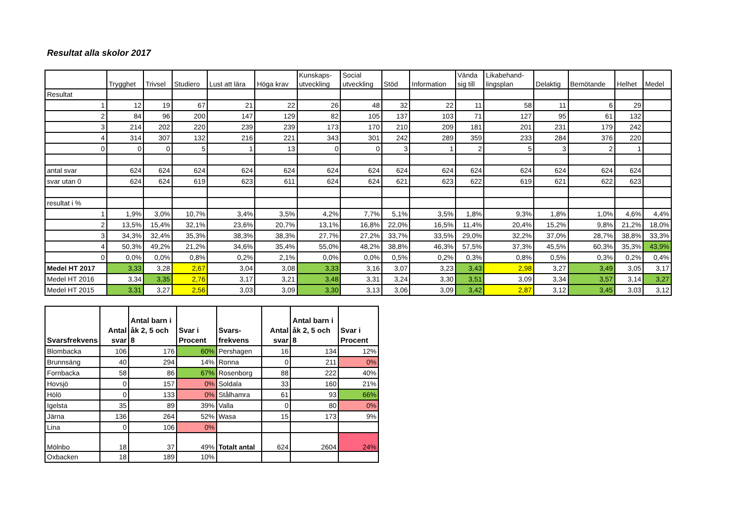Resultat alla skolor 2017
| | Trygghet | Trivsel | Studiero | Lust att lära | Höga krav | Kunskaps- utveckling | Social utveckling | Stöd | Information | Vända sig till | Likabehand- lingsplan | Delaktig | Bemötande | Helhet | Medel |
| --- | --- | --- | --- | --- | --- | --- | --- | --- | --- | --- | --- | --- | --- | --- | --- |
| Resultat | | | | | | | | | | | | | | | |
| 1 | 12 | 19 | 67 | 21 | 22 | 26 | 48 | 32 | 22 | 11 | 58 | 11 | 6 | 29 | |
| 2 | 84 | 96 | 200 | 147 | 129 | 82 | 105 | 137 | 103 | 71 | 127 | 95 | 61 | 132 | |
| 3 | 214 | 202 | 220 | 239 | 239 | 173 | 170 | 210 | 209 | 181 | 201 | 231 | 179 | 242 | |
| 4 | 314 | 307 | 132 | 216 | 221 | 343 | 301 | 242 | 289 | 359 | 233 | 284 | 376 | 220 | |
| 0 | 0 | 0 | 5 | 1 | 13 | 0 | 0 | 3 | 1 | 2 | 5 | 3 | 2 | 1 | |
| antal svar | 624 | 624 | 624 | 624 | 624 | 624 | 624 | 624 | 624 | 624 | 624 | 624 | 624 | 624 | |
| svar utan 0 | 624 | 624 | 619 | 623 | 611 | 624 | 624 | 621 | 623 | 622 | 619 | 621 | 622 | 623 | |
| resultat i % | | | | | | | | | | | | | | | |
| 1 | 1,9% | 3,0% | 10,7% | 3,4% | 3,5% | 4,2% | 7,7% | 5,1% | 3,5% | 1,8% | 9,3% | 1,8% | 1,0% | 4,6% | 4,4% |
| 2 | 13,5% | 15,4% | 32,1% | 23,6% | 20,7% | 13,1% | 16,8% | 22,0% | 16,5% | 11,4% | 20,4% | 15,2% | 9,8% | 21,2% | 18,0% |
| 3 | 34,3% | 32,4% | 35,3% | 38,3% | 38,3% | 27,7% | 27,2% | 33,7% | 33,5% | 29,0% | 32,2% | 37,0% | 28,7% | 38,8% | 33,3% |
| 4 | 50,3% | 49,2% | 21,2% | 34,6% | 35,4% | 55,0% | 48,2% | 38,8% | 46,3% | 57,5% | 37,3% | 45,5% | 60,3% | 35,3% | 43,9% |
| 0 | 0,0% | 0,0% | 0,8% | 0,2% | 2,1% | 0,0% | 0,0% | 0,5% | 0,2% | 0,3% | 0,8% | 0,5% | 0,3% | 0,2% | 0,4% |
| Medel HT 2017 | 3,33 | 3,28 | 2,67 | 3,04 | 3,08 | 3,33 | 3,16 | 3,07 | 3,23 | 3,43 | 2,98 | 3,27 | 3,49 | 3,05 | 3,17 |
| Medel HT 2016 | 3,34 | 3,35 | 2,76 | 3,17 | 3,21 | 3,48 | 3,31 | 3,24 | 3,30 | 3,51 | 3,09 | 3,34 | 3,57 | 3,14 | 3,27 |
| Medel HT 2015 | 3,31 | 3,27 | 2,56 | 3,03 | 3,09 | 3,30 | 3,13 | 3,06 | 3,09 | 3,42 | 2,87 | 3,12 | 3,45 | 3,03 | 3,12 |
| Svarsfrekvens | Antal svar | Antal barn i åk 2, 5 och 8 | Svar i Procent | Svars-frekvens | Antal svar | Antal barn i åk 2, 5 och 8 | Svar i Procent |
| --- | --- | --- | --- | --- | --- | --- | --- |
| Blombacka | 106 | 176 | 60% | Pershagen | 16 | 134 | 12% |
| Brunnsäng | 40 | 294 | 14% | Ronna | 0 | 211 | 0% |
| Fornbacka | 58 | 86 | 67% | Rosenborg | 88 | 222 | 40% |
| Hovsjö | 0 | 157 | 0% | Soldala | 33 | 160 | 21% |
| Hölö | 0 | 133 | 0% | Stålhamra | 61 | 93 | 66% |
| Igelsta | 35 | 89 | 39% | Valla | 0 | 80 | 0% |
| Järna | 136 | 264 | 52% | Wasa | 15 | 173 | 9% |
| Lina | 0 | 106 | 0% | | | | |
| Mölnbo | 18 | 37 | 49% | Totalt antal | 624 | 2604 | 24% |
| Oxbacken | 18 | 189 | 10% | | | | |